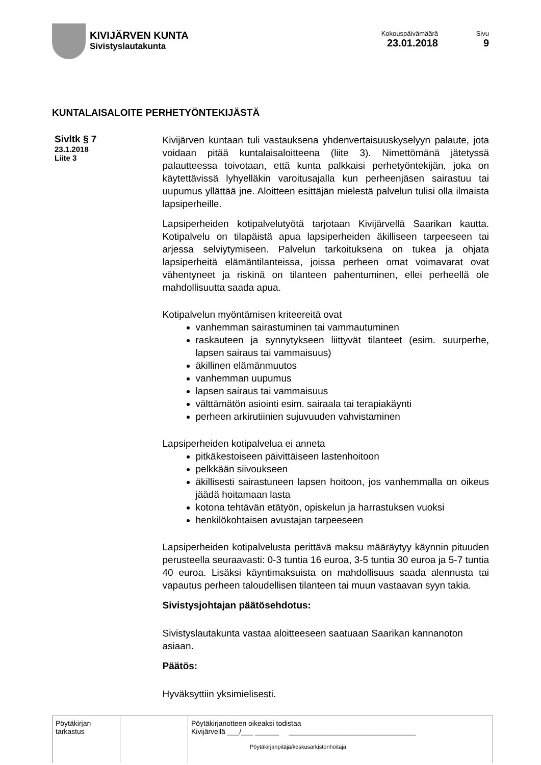KIVIJÄRVEN KUNTA
Sivistyslautakunta
Kokouspäivämäärä
23.01.2018
Sivu
9
KUNTALAISALOITE PERHETYÖNTEKIJÄSTÄ
Sivltk § 7
23.1.2018
Liite 3
Kivijärven kuntaan tuli vastauksena yhdenvertaisuuskyselyyn palaute, jota voidaan pitää kuntalaisaloitteena (liite 3). Nimettömänä jätetyssä palautteessa toivotaan, että kunta palkkaisi perhetyöntekijän, joka on käytettävissä lyhyelläkin varoitusajalla kun perheenjäsen sairastuu tai uupumus yllättää jne. Aloitteen esittäjän mielestä palvelun tulisi olla ilmaista lapsiperheille.
Lapsiperheiden kotipalvelutyötä tarjotaan Kivijärvellä Saarikan kautta. Kotipalvelu on tilapäistä apua lapsiperheiden äkilliseen tarpeeseen tai arjessa selviytymiseen. Palvelun tarkoituksena on tukea ja ohjata lapsiperheitä elämäntilanteissa, joissa perheen omat voimavarat ovat vähentyneet ja riskinä on tilanteen pahentuminen, ellei perheellä ole mahdollisuutta saada apua.
Kotipalvelun myöntämisen kriteereitä ovat
vanhemman sairastuminen tai vammautuminen
raskauteen ja synnytykseen liittyvät tilanteet (esim. suurperhe, lapsen sairaus tai vammaisuus)
äkillinen elämänmuutos
vanhemman uupumus
lapsen sairaus tai vammaisuus
välttämätön asiointi esim. sairaala tai terapiakäynti
perheen arkirutiinien sujuvuuden vahvistaminen
Lapsiperheiden kotipalvelua ei anneta
pitkäkestoiseen päivittäiseen lastenhoitoon
pelkkään siivoukseen
äkillisesti sairastuneen lapsen hoitoon, jos vanhemmalla on oikeus jäädä hoitamaan lasta
kotona tehtävän etätyön, opiskelun ja harrastuksen vuoksi
henkilökohtaisen avustajan tarpeeseen
Lapsiperheiden kotipalvelusta perittävä maksu määräytyy käynnin pituuden perusteella seuraavasti: 0-3 tuntia 16 euroa, 3-5 tuntia 30 euroa ja 5-7 tuntia 40 euroa. Lisäksi käyntimaksuista on mahdollisuus saada alennusta tai vapautus perheen taloudellisen tilanteen tai muun vastaavan syyn takia.
Sivistysjohtajan päätösehdotus:
Sivistyslautakunta vastaa aloitteeseen saatuaan Saarikan kannanoton asiaan.
Päätös:
Hyväksyttiin yksimielisesti.
| Pöytäkirjan tarkastus | | Pöytäkirjanotteen oikeaksi todistaa Kivijärvellä ___/___ ______ ________________________________ Pöytäkirjanpitäjä/keskusarkistonhoitaja |